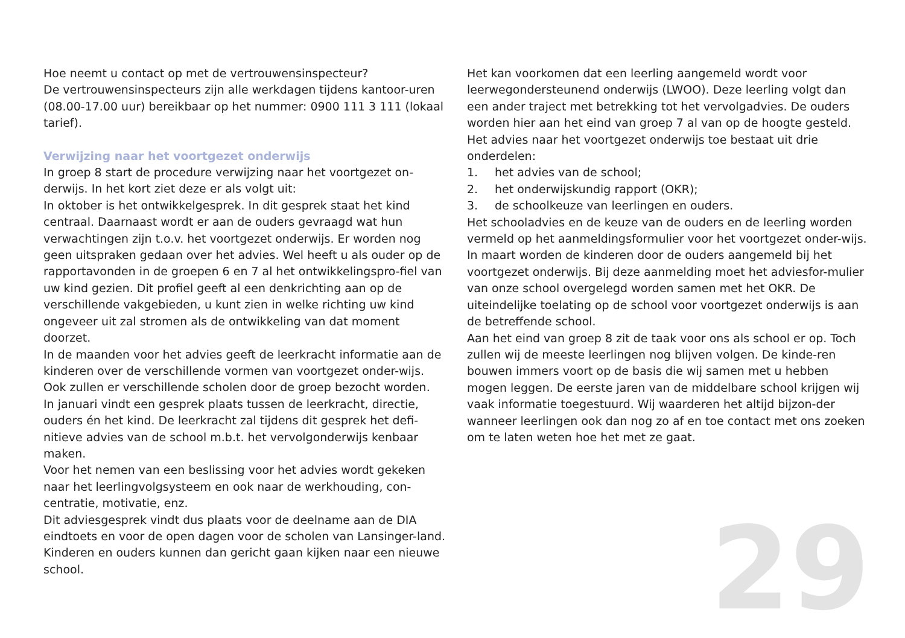Hoe neemt u contact op met de vertrouwensinspecteur?
De vertrouwensinspecteurs zijn alle werkdagen tijdens kantoor-uren (08.00-17.00 uur) bereikbaar op het nummer: 0900 111 3 111 (lokaal tarief).
Verwijzing naar het voortgezet onderwijs
In groep 8 start de procedure verwijzing naar het voortgezet on-derwijs. In het kort ziet deze er als volgt uit:
In oktober is het ontwikkelgesprek. In dit gesprek staat het kind centraal. Daarnaast wordt er aan de ouders gevraagd wat hun verwachtingen zijn t.o.v. het voortgezet onderwijs. Er worden nog geen uitspraken gedaan over het advies. Wel heeft u als ouder op de rapportavonden in de groepen 6 en 7 al het ontwikkelingspro-fiel van uw kind gezien. Dit profiel geeft al een denkrichting aan op de verschillende vakgebieden, u kunt zien in welke richting uw kind ongeveer uit zal stromen als de ontwikkeling van dat moment doorzet.
In de maanden voor het advies geeft de leerkracht informatie aan de kinderen over de verschillende vormen van voortgezet onder-wijs. Ook zullen er verschillende scholen door de groep bezocht worden.
In januari vindt een gesprek plaats tussen de leerkracht, directie, ouders én het kind. De leerkracht zal tijdens dit gesprek het defi-nitieve advies van de school m.b.t. het vervolgonderwijs kenbaar maken.
Voor het nemen van een beslissing voor het advies wordt gekeken naar het leerlingvolgsysteem en ook naar de werkhouding, con-centratie, motivatie, enz.
Dit adviesgesprek vindt dus plaats voor de deelname aan de DIA eindtoets en voor de open dagen voor de scholen van Lansinger-land. Kinderen en ouders kunnen dan gericht gaan kijken naar een nieuwe school.
Het kan voorkomen dat een leerling aangemeld wordt voor leerwegondersteunend onderwijs (LWOO). Deze leerling volgt dan een ander traject met betrekking tot het vervolgadvies. De ouders worden hier aan het eind van groep 7 al van op de hoogte gesteld.
Het advies naar het voortgezet onderwijs toe bestaat uit drie onderdelen:
1. het advies van de school;
2. het onderwijskundig rapport (OKR);
3. de schoolkeuze van leerlingen en ouders.
Het schooladvies en de keuze van de ouders en de leerling worden vermeld op het aanmeldingsformulier voor het voortgezet onder-wijs. In maart worden de kinderen door de ouders aangemeld bij het voortgezet onderwijs. Bij deze aanmelding moet het adviesfor-mulier van onze school overgelegd worden samen met het OKR. De uiteindelijke toelating op de school voor voortgezet onderwijs is aan de betreffende school.
Aan het eind van groep 8 zit de taak voor ons als school er op. Toch zullen wij de meeste leerlingen nog blijven volgen. De kinde-ren bouwen immers voort op de basis die wij samen met u hebben mogen leggen. De eerste jaren van de middelbare school krijgen wij vaak informatie toegestuurd. Wij waarderen het altijd bijzon-der wanneer leerlingen ook dan nog zo af en toe contact met ons zoeken om te laten weten hoe het met ze gaat.
29